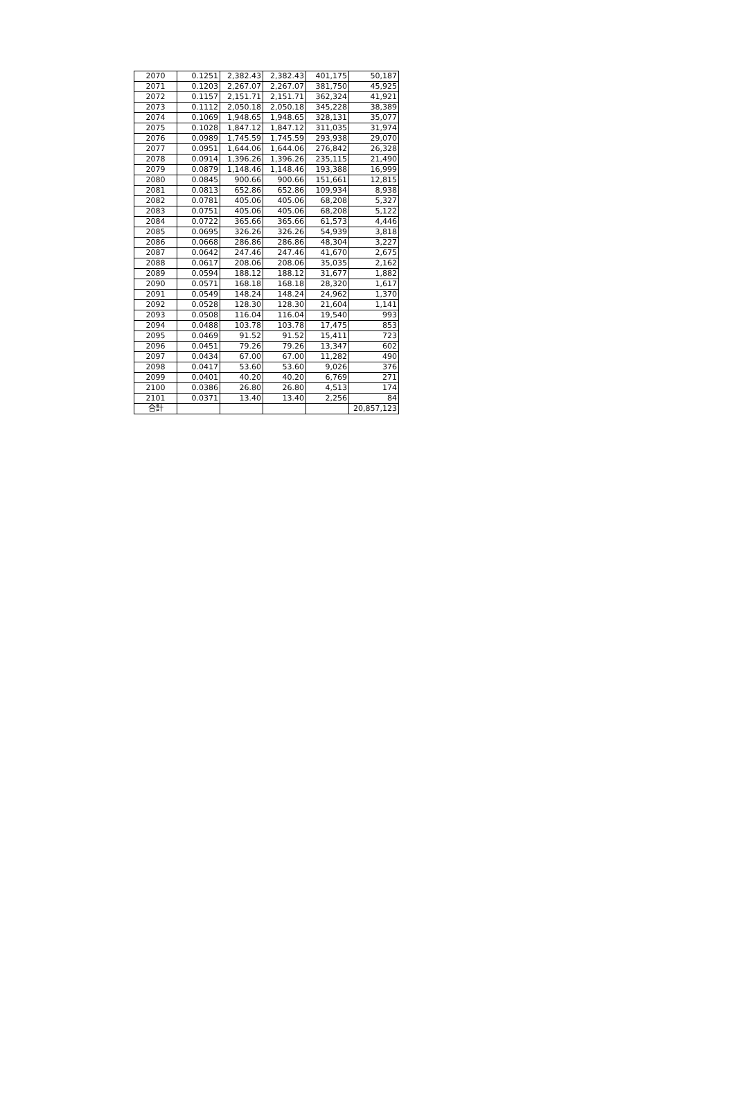| 2070 | 0.1251 | 2,382.43 | 2,382.43 | 401,175 | 50,187 |
| 2071 | 0.1203 | 2,267.07 | 2,267.07 | 381,750 | 45,925 |
| 2072 | 0.1157 | 2,151.71 | 2,151.71 | 362,324 | 41,921 |
| 2073 | 0.1112 | 2,050.18 | 2,050.18 | 345,228 | 38,389 |
| 2074 | 0.1069 | 1,948.65 | 1,948.65 | 328,131 | 35,077 |
| 2075 | 0.1028 | 1,847.12 | 1,847.12 | 311,035 | 31,974 |
| 2076 | 0.0989 | 1,745.59 | 1,745.59 | 293,938 | 29,070 |
| 2077 | 0.0951 | 1,644.06 | 1,644.06 | 276,842 | 26,328 |
| 2078 | 0.0914 | 1,396.26 | 1,396.26 | 235,115 | 21,490 |
| 2079 | 0.0879 | 1,148.46 | 1,148.46 | 193,388 | 16,999 |
| 2080 | 0.0845 | 900.66 | 900.66 | 151,661 | 12,815 |
| 2081 | 0.0813 | 652.86 | 652.86 | 109,934 | 8,938 |
| 2082 | 0.0781 | 405.06 | 405.06 | 68,208 | 5,327 |
| 2083 | 0.0751 | 405.06 | 405.06 | 68,208 | 5,122 |
| 2084 | 0.0722 | 365.66 | 365.66 | 61,573 | 4,446 |
| 2085 | 0.0695 | 326.26 | 326.26 | 54,939 | 3,818 |
| 2086 | 0.0668 | 286.86 | 286.86 | 48,304 | 3,227 |
| 2087 | 0.0642 | 247.46 | 247.46 | 41,670 | 2,675 |
| 2088 | 0.0617 | 208.06 | 208.06 | 35,035 | 2,162 |
| 2089 | 0.0594 | 188.12 | 188.12 | 31,677 | 1,882 |
| 2090 | 0.0571 | 168.18 | 168.18 | 28,320 | 1,617 |
| 2091 | 0.0549 | 148.24 | 148.24 | 24,962 | 1,370 |
| 2092 | 0.0528 | 128.30 | 128.30 | 21,604 | 1,141 |
| 2093 | 0.0508 | 116.04 | 116.04 | 19,540 | 993 |
| 2094 | 0.0488 | 103.78 | 103.78 | 17,475 | 853 |
| 2095 | 0.0469 | 91.52 | 91.52 | 15,411 | 723 |
| 2096 | 0.0451 | 79.26 | 79.26 | 13,347 | 602 |
| 2097 | 0.0434 | 67.00 | 67.00 | 11,282 | 490 |
| 2098 | 0.0417 | 53.60 | 53.60 | 9,026 | 376 |
| 2099 | 0.0401 | 40.20 | 40.20 | 6,769 | 271 |
| 2100 | 0.0386 | 26.80 | 26.80 | 4,513 | 174 |
| 2101 | 0.0371 | 13.40 | 13.40 | 2,256 | 84 |
| 合計 | | | | | 20,857,123 |